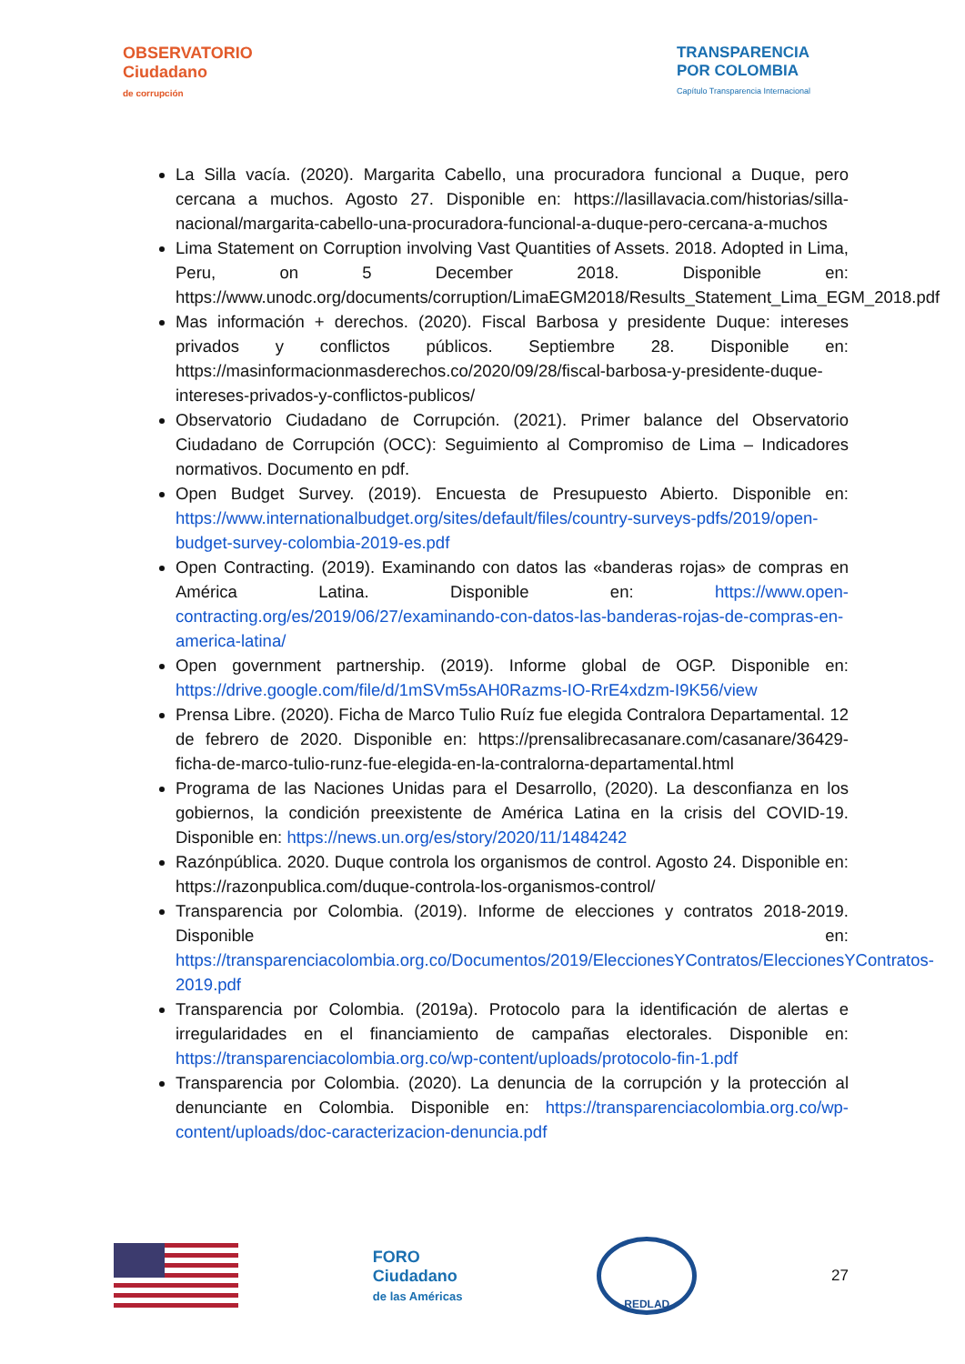OBSERVATORIO
Ciudadano
de corrupción
TRANSPARENCIA
POR COLOMBIA
Capítulo Transparencia Internacional
La Silla vacía. (2020). Margarita Cabello, una procuradora funcional a Duque, pero cercana a muchos. Agosto 27. Disponible en: https://lasillavacia.com/historias/silla-nacional/margarita-cabello-una-procuradora-funcional-a-duque-pero-cercana-a-muchos
Lima Statement on Corruption involving Vast Quantities of Assets. 2018. Adopted in Lima, Peru, on 5 December 2018. Disponible en: https://www.unodc.org/documents/corruption/LimaEGM2018/Results_Statement_Lima_EGM_2018.pdf
Mas información + derechos. (2020). Fiscal Barbosa y presidente Duque: intereses privados y conflictos públicos. Septiembre 28. Disponible en: https://masinformacionmasderechos.co/2020/09/28/fiscal-barbosa-y-presidente-duque-intereses-privados-y-conflictos-publicos/
Observatorio Ciudadano de Corrupción. (2021). Primer balance del Observatorio Ciudadano de Corrupción (OCC): Seguimiento al Compromiso de Lima – Indicadores normativos. Documento en pdf.
Open Budget Survey. (2019). Encuesta de Presupuesto Abierto. Disponible en: https://www.internationalbudget.org/sites/default/files/country-surveys-pdfs/2019/open-budget-survey-colombia-2019-es.pdf
Open Contracting. (2019). Examinando con datos las «banderas rojas» de compras en América Latina. Disponible en: https://www.open-contracting.org/es/2019/06/27/examinando-con-datos-las-banderas-rojas-de-compras-en-america-latina/
Open government partnership. (2019). Informe global de OGP. Disponible en: https://drive.google.com/file/d/1mSVm5sAH0Razms-IO-RrE4xdzm-I9K56/view
Prensa Libre. (2020). Ficha de Marco Tulio Ruíz fue elegida Contralora Departamental. 12 de febrero de 2020. Disponible en: https://prensalibrecasanare.com/casanare/36429-ficha-de-marco-tulio-runz-fue-elegida-en-la-contralorna-departamental.html
Programa de las Naciones Unidas para el Desarrollo, (2020). La desconfianza en los gobiernos, la condición preexistente de América Latina en la crisis del COVID-19. Disponible en: https://news.un.org/es/story/2020/11/1484242
Razónpública. 2020. Duque controla los organismos de control. Agosto 24. Disponible en: https://razonpublica.com/duque-controla-los-organismos-control/
Transparencia por Colombia. (2019). Informe de elecciones y contratos 2018-2019. Disponible en: https://transparenciacolombia.org.co/Documentos/2019/EleccionesYContratos/EleccionesYContratos-2019.pdf
Transparencia por Colombia. (2019a). Protocolo para la identificación de alertas e irregularidades en el financiamiento de campañas electorales. Disponible en: https://transparenciacolombia.org.co/wp-content/uploads/protocolo-fin-1.pdf
Transparencia por Colombia. (2020). La denuncia de la corrupción y la protección al denunciante en Colombia. Disponible en: https://transparenciacolombia.org.co/wp-content/uploads/doc-caracterizacion-denuncia.pdf
FORO
Ciudadano
de las Américas
REDLAD
27